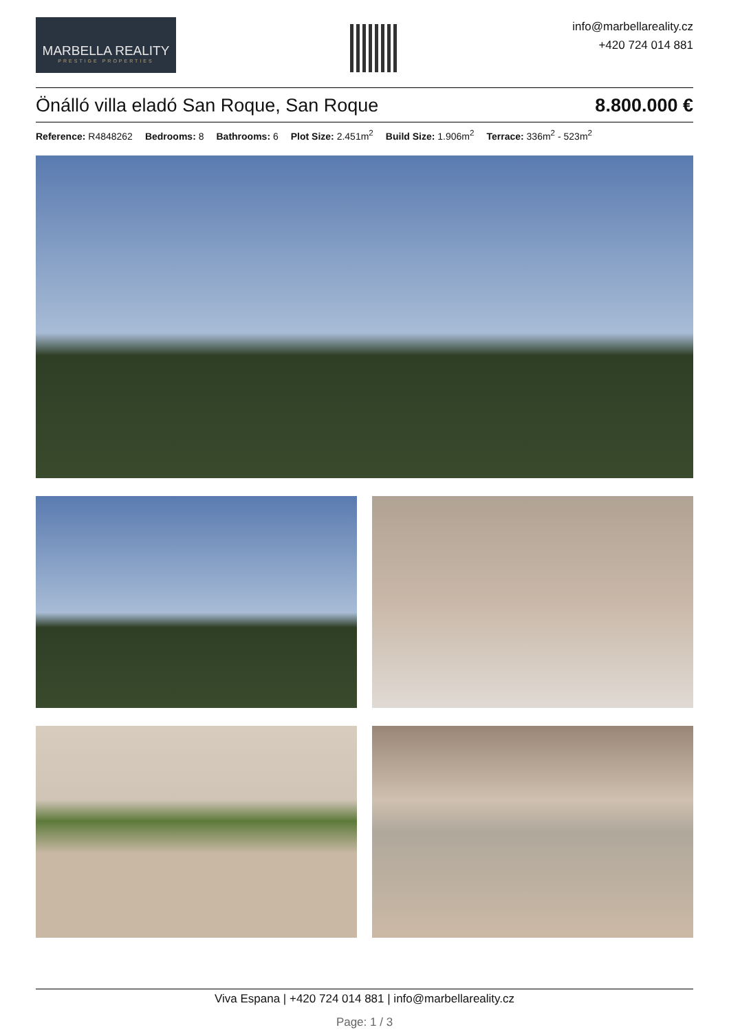MARBELLA REALITY
PRESTIGE PROPERTIES
info@marbellareality.cz
+420 724 014 881
Önálló villa eladó San Roque, San Roque 8.800.000 €
Reference: R4848262 Bedrooms: 8 Bathrooms: 6 Plot Size: 2.451m<sup>2</sup> Build Size: 1.906m<sup>2</sup> Terrace: 336m<sup>2</sup> - 523m<sup>2</sup>
Viva Espana | +420 724 014 881 | info@marbellareality.cz
Page: 1 / 3